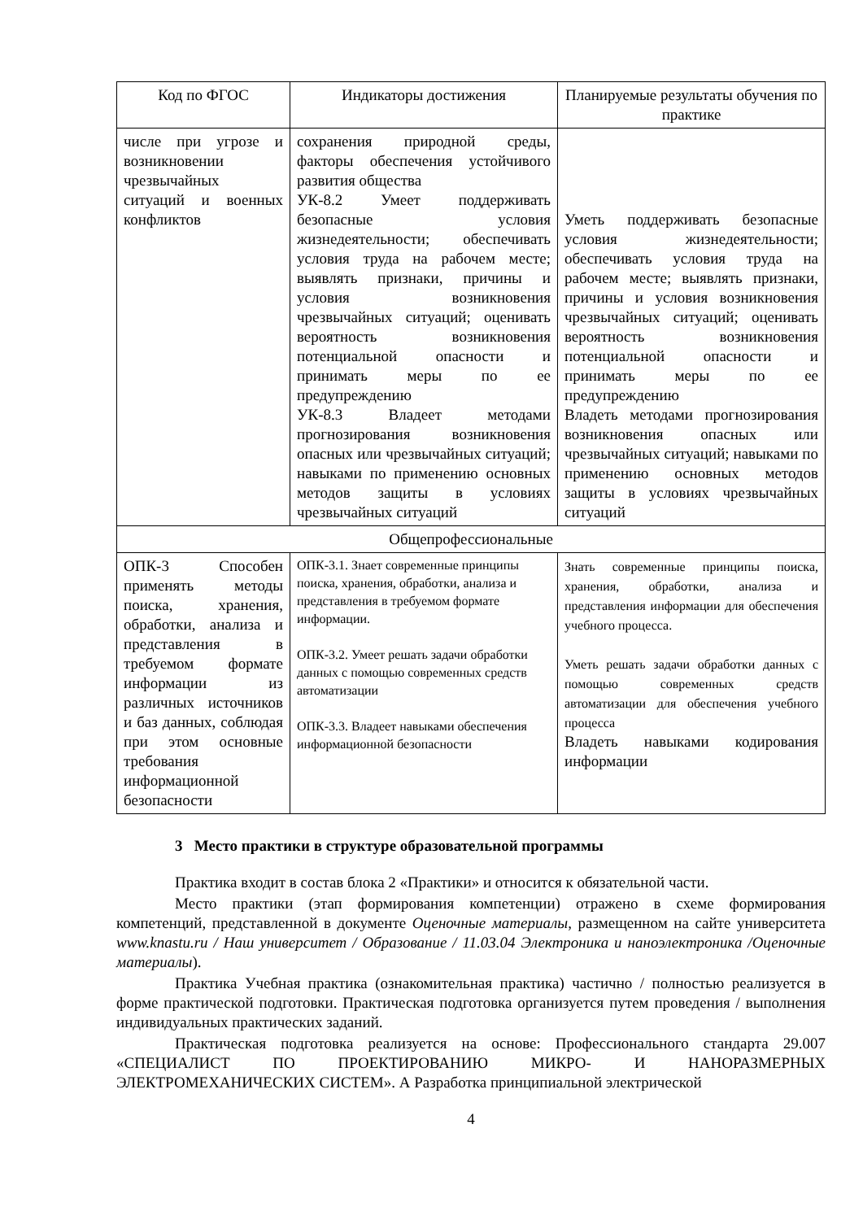| Код по ФГОС | Индикаторы достижения | Планируемые результаты обучения по практике |
| --- | --- | --- |
| числе при угрозе и возникновении чрезвычайных ситуаций и военных конфликтов | сохранения природной среды, факторы обеспечения устойчивого развития общества УК-8.2 Умеет поддерживать безопасные условия жизнедеятельности; обеспечивать условия труда на рабочем месте; выявлять признаки, причины и условия возникновения чрезвычайных ситуаций; оценивать вероятность возникновения потенциальной опасности и принимать меры по ее предупреждению УК-8.3 Владеет методами прогнозирования возникновения опасных или чрезвычайных ситуаций; навыками по применению основных методов защиты в условиях чрезвычайных ситуаций | Уметь поддерживать безопасные условия жизнедеятельности; обеспечивать условия труда на рабочем месте; выявлять признаки, причины и условия возникновения чрезвычайных ситуаций; оценивать вероятность возникновения потенциальной опасности и принимать меры по ее предупреждению Владеть методами прогнозирования возникновения опасных или чрезвычайных ситуаций; навыками по применению основных методов защиты в условиях чрезвычайных ситуаций |
| Общепрофессиональные | | |
| ОПК-3 Способен применять методы поиска, хранения, обработки, анализа и представления в требуемом формате информации из различных источников и баз данных, соблюдая при этом основные требования информационной безопасности | ОПК-3.1. Знает современные принципы поиска, хранения, обработки, анализа и представления в требуемом формате информации. ОПК-3.2. Умеет решать задачи обработки данных с помощью современных средств автоматизации ОПК-3.3. Владеет навыками обеспечения информационной безопасности | Знать современные принципы поиска, хранения, обработки, анализа и представления информации для обеспечения учебного процесса. Уметь решать задачи обработки данных с помощью современных средств автоматизации для обеспечения учебного процесса Владеть навыками кодирования информации |
3 Место практики в структуре образовательной программы
Практика входит в состав блока 2 «Практики» и относится к обязательной части.
Место практики (этап формирования компетенции) отражено в схеме формирования компетенций, представленной в документе Оценочные материалы, размещенном на сайте университета www.knastu.ru / Наш университет / Образование / 11.03.04 Электроника и наноэлектроника /Оценочные материалы).
Практика Учебная практика (ознакомительная практика) частично / полностью реализуется в форме практической подготовки. Практическая подготовка организуется путем проведения / выполнения индивидуальных практических заданий.
Практическая подготовка реализуется на основе: Профессионального стандарта 29.007 «СПЕЦИАЛИСТ ПО ПРОЕКТИРОВАНИЮ МИКРО- И НАНОРАЗМЕРНЫХ ЭЛЕКТРОМЕХАНИЧЕСКИХ СИСТЕМ». А Разработка принципиальной электрической
4